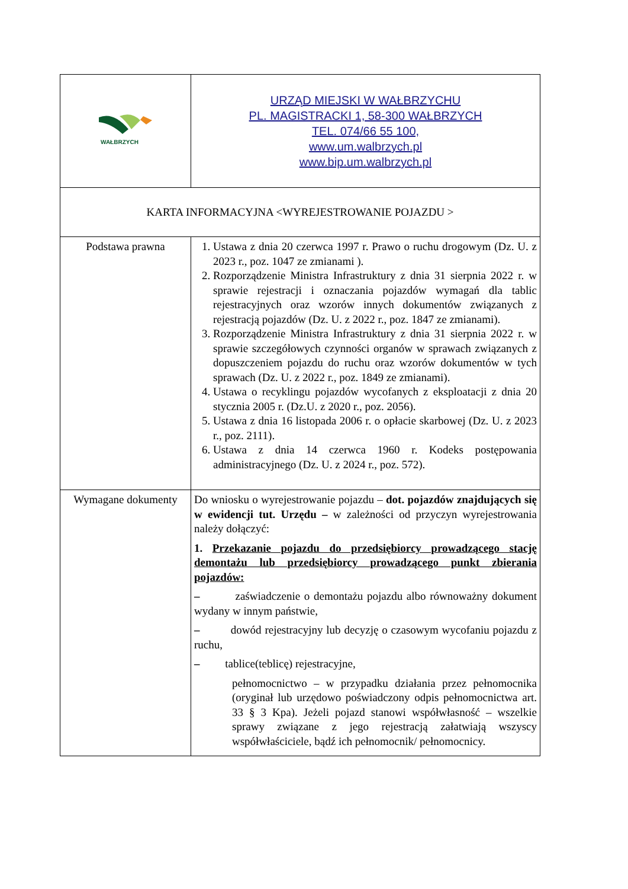| WAŁBRZYCH | URZĄD MIEJSKI W WAŁBRZYCHU PL. MAGISTRACKI 1, 58-300 WAŁBRZYCH TEL. 074/66 55 100, www.um.walbrzych.pl www.bip.um.walbrzych.pl |
| KARTA INFORMACYJNA <WYREJESTROWANIE POJAZDU > | |
| Podstawa prawna | 1. Ustawa z dnia 20 czerwca 1997 r. Prawo o ruchu drogowym (Dz. U. z 2023 r., poz. 1047 ze zmianami ). 2. Rozporządzenie Ministra Infrastruktury z dnia 31 sierpnia 2022 r. w sprawie rejestracji i oznaczania pojazdów wymagań dla tablic rejestracyjnych oraz wzorów innych dokumentów związanych z rejestracją pojazdów (Dz. U. z 2022 r., poz. 1847 ze zmianami). 3. Rozporządzenie Ministra Infrastruktury z dnia 31 sierpnia 2022 r. w sprawie szczegółowych czynności organów w sprawach związanych z dopuszczeniem pojazdu do ruchu oraz wzorów dokumentów w tych sprawach (Dz. U. z 2022 r., poz. 1849 ze zmianami). 4. Ustawa o recyklingu pojazdów wycofanych z eksploatacji z dnia 20 stycznia 2005 r. (Dz.U. z 2020 r., poz. 2056). 5. Ustawa z dnia 16 listopada 2006 r. o opłacie skarbowej (Dz. U. z 2023 r., poz. 2111). 6. Ustawa z dnia 14 czerwca 1960 r. Kodeks postępowania administracyjnego (Dz. U. z 2024 r., poz. 572). |
| Wymagane dokumenty | Do wniosku o wyrejestrowanie pojazdu – dot. pojazdów znajdujących się w ewidencji tut. Urzędu – w zależności od przyczyn wyrejestrowania należy dołączyć: 1. Przekazanie pojazdu do przedsiębiorcy prowadzącego stację demontażu lub przedsiębiorcy prowadzącego punkt zbierania pojazdów: – zaświadczenie o demontażu pojazdu albo równoważny dokument wydany w innym państwie, – dowód rejestracyjny lub decyzję o czasowym wycofaniu pojazdu z ruchu, – tablice(teblicę) rejestracyjne, pełnomocnictwo – w przypadku działania przez pełnomocnika (oryginał lub urzędowo poświadczony odpis pełnomocnictwa art. 33 § 3 Kpa). Jeżeli pojazd stanowi współwłasność – wszelkie sprawy związane z jego rejestracją załatwiają wszyscy współwłaściciele, bądź ich pełnomocnik/ pełnomocnicy. |